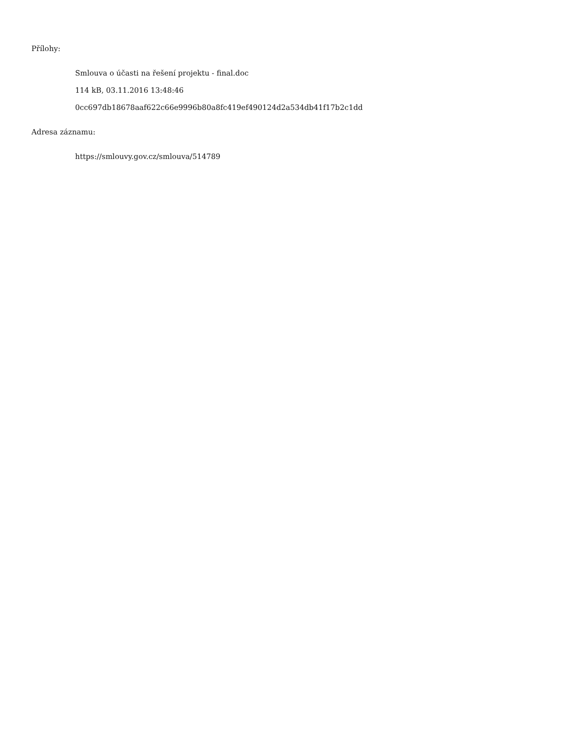Přílohy:
Smlouva o účasti na řešení projektu - final.doc
114 kB, 03.11.2016 13:48:46
0cc697db18678aaf622c66e9996b80a8fc419ef490124d2a534db41f17b2c1dd
Adresa záznamu:
https://smlouvy.gov.cz/smlouva/514789